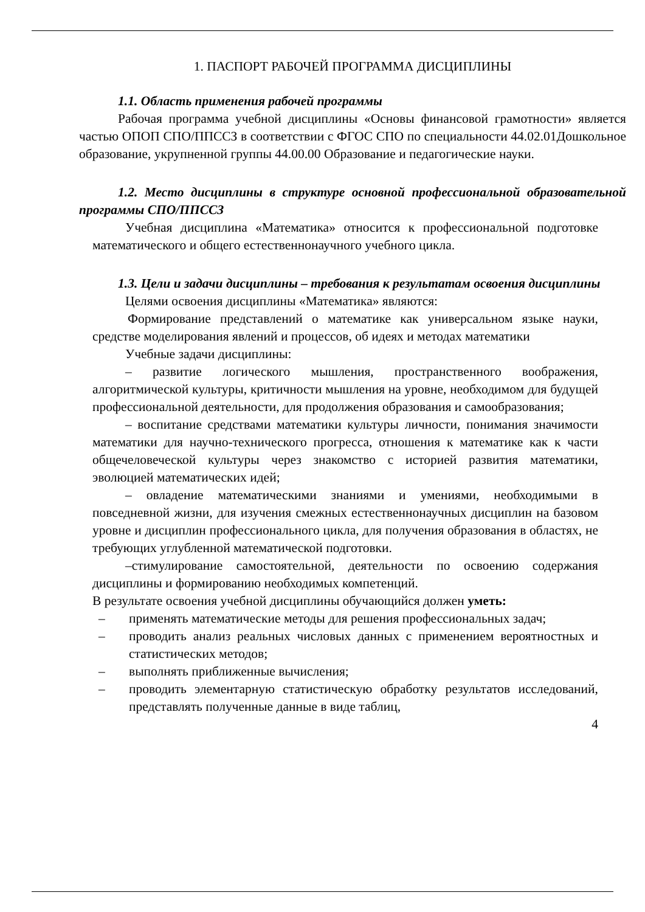1. ПАСПОРТ РАБОЧЕЙ ПРОГРАММА ДИСЦИПЛИНЫ
1.1. Область применения рабочей программы
Рабочая программа учебной дисциплины «Основы финансовой грамотности» является частью ОПОП СПО/ППССЗ в соответствии с ФГОС СПО по специальности 44.02.01Дошкольное образование, укрупненной группы 44.00.00 Образование и педагогические науки.
1.2. Место дисциплины в структуре основной профессиональной образовательной программы СПО/ППССЗ
Учебная дисциплина «Математика» относится к профессиональной подготовке математического и общего естественнонаучного учебного цикла.
1.3. Цели и задачи дисциплины – требования к результатам освоения дисциплины
Целями освоения дисциплины «Математика» являются:
Формирование представлений о математике как универсальном языке науки, средстве моделирования явлений и процессов, об идеях и методах математики
Учебные задачи дисциплины:
– развитие логического мышления, пространственного воображения, алгоритмической культуры, критичности мышления на уровне, необходимом для будущей профессиональной деятельности, для продолжения образования и самообразования;
– воспитание средствами математики культуры личности, понимания значимости математики для научно-технического прогресса, отношения к математике как к части общечеловеческой культуры через знакомство с историей развития математики, эволюцией математических идей;
– овладение математическими знаниями и умениями, необходимыми в повседневной жизни, для изучения смежных естественнонаучных дисциплин на базовом уровне и дисциплин профессионального цикла, для получения образования в областях, не требующих углубленной математической подготовки.
–стимулирование самостоятельной, деятельности по освоению содержания дисциплины и формированию необходимых компетенций.
В результате освоения учебной дисциплины обучающийся должен уметь:
– применять математические методы для решения профессиональных задач;
– проводить анализ реальных числовых данных с применением вероятностных и статистических методов;
– выполнять приближенные вычисления;
– проводить элементарную статистическую обработку результатов исследований, представлять полученные данные в виде таблиц,
4